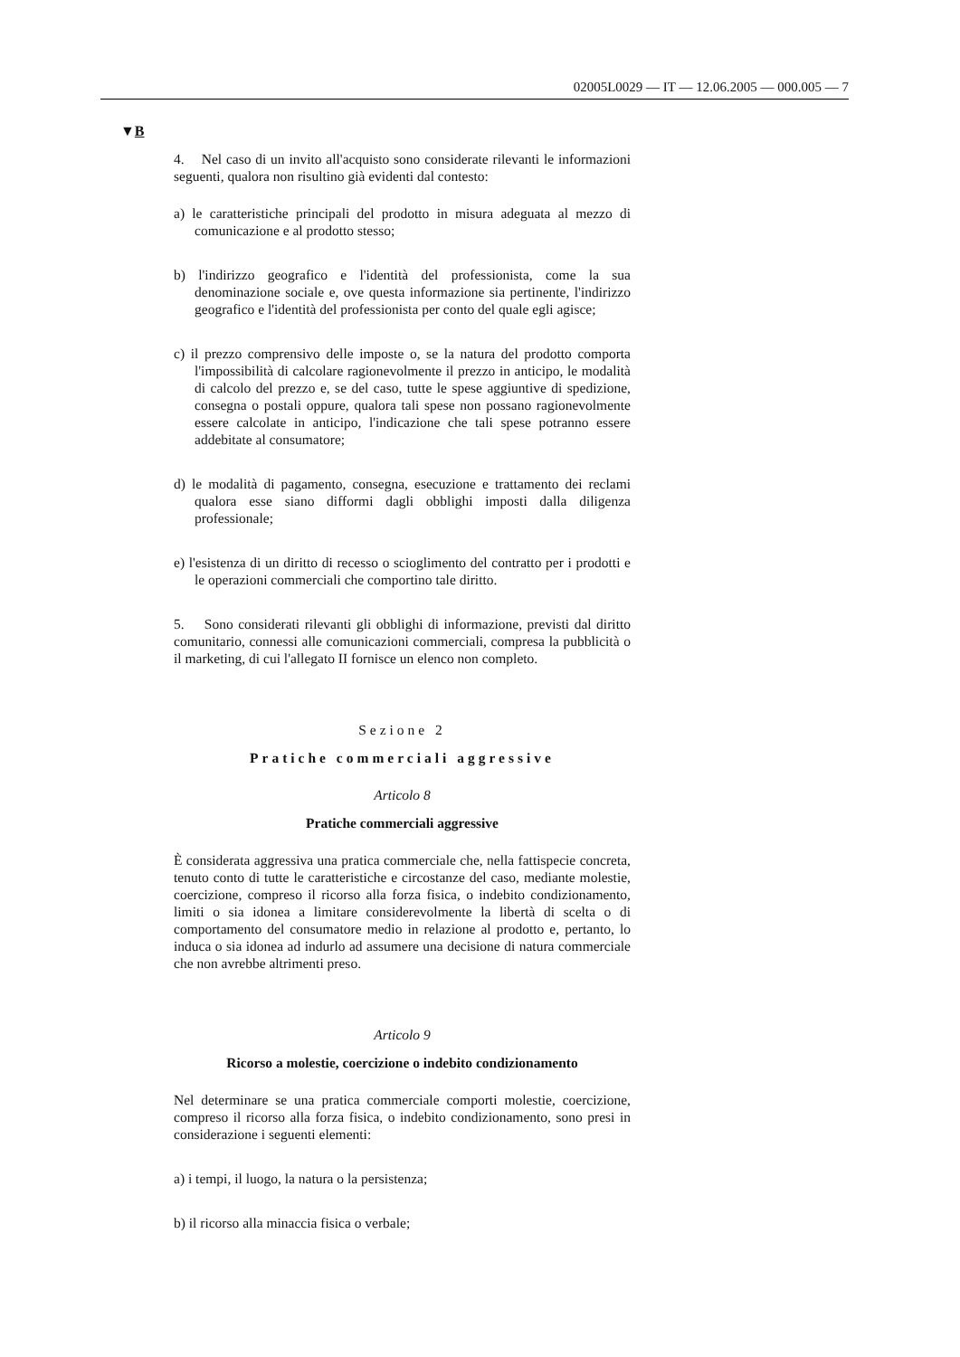02005L0029 — IT — 12.06.2005 — 000.005 — 7
▼B
4. Nel caso di un invito all'acquisto sono considerate rilevanti le informazioni seguenti, qualora non risultino già evidenti dal contesto:
a) le caratteristiche principali del prodotto in misura adeguata al mezzo di comunicazione e al prodotto stesso;
b) l'indirizzo geografico e l'identità del professionista, come la sua denominazione sociale e, ove questa informazione sia pertinente, l'indirizzo geografico e l'identità del professionista per conto del quale egli agisce;
c) il prezzo comprensivo delle imposte o, se la natura del prodotto comporta l'impossibilità di calcolare ragionevolmente il prezzo in anticipo, le modalità di calcolo del prezzo e, se del caso, tutte le spese aggiuntive di spedizione, consegna o postali oppure, qualora tali spese non possano ragionevolmente essere calcolate in anticipo, l'indicazione che tali spese potranno essere addebitate al consumatore;
d) le modalità di pagamento, consegna, esecuzione e trattamento dei reclami qualora esse siano difformi dagli obblighi imposti dalla diligenza professionale;
e) l'esistenza di un diritto di recesso o scioglimento del contratto per i prodotti e le operazioni commerciali che comportino tale diritto.
5. Sono considerati rilevanti gli obblighi di informazione, previsti dal diritto comunitario, connessi alle comunicazioni commerciali, compresa la pubblicità o il marketing, di cui l'allegato II fornisce un elenco non completo.
Sezione 2
Pratiche commerciali aggressive
Articolo 8
Pratiche commerciali aggressive
È considerata aggressiva una pratica commerciale che, nella fattispecie concreta, tenuto conto di tutte le caratteristiche e circostanze del caso, mediante molestie, coercizione, compreso il ricorso alla forza fisica, o indebito condizionamento, limiti o sia idonea a limitare considerevolmente la libertà di scelta o di comportamento del consumatore medio in relazione al prodotto e, pertanto, lo induca o sia idonea ad indurlo ad assumere una decisione di natura commerciale che non avrebbe altrimenti preso.
Articolo 9
Ricorso a molestie, coercizione o indebito condizionamento
Nel determinare se una pratica commerciale comporti molestie, coercizione, compreso il ricorso alla forza fisica, o indebito condizionamento, sono presi in considerazione i seguenti elementi:
a) i tempi, il luogo, la natura o la persistenza;
b) il ricorso alla minaccia fisica o verbale;